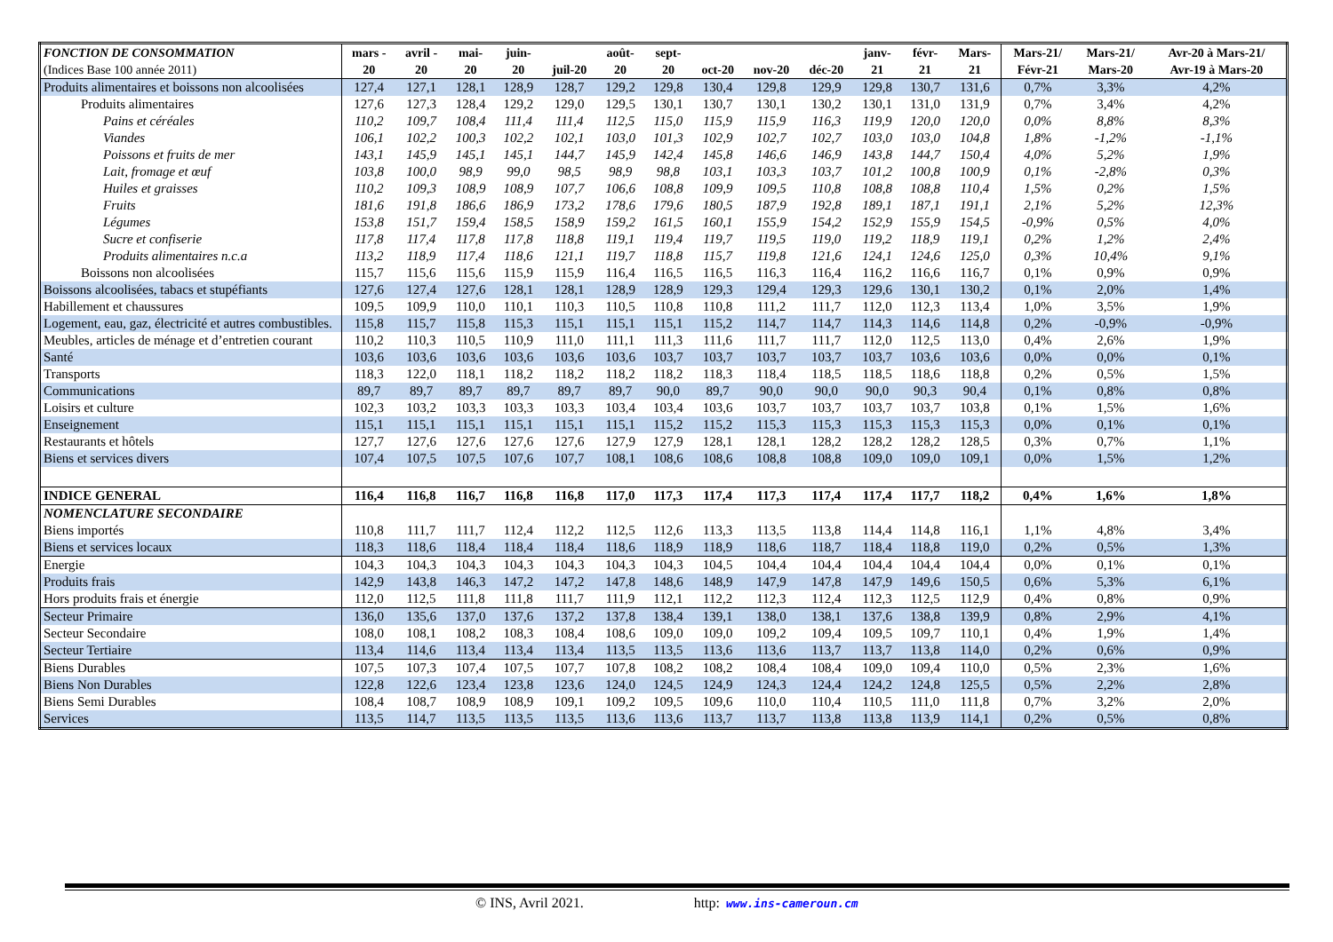| FONCTION DE CONSOMMATION (Indices Base 100 année 2011) | mars - 20 | avril - 20 | mai- 20 | juin- 20 | juil-20 | août- 20 | sept- 20 | oct-20 | nov-20 | déc-20 | janv- 21 | févr- 21 | Mars- 21 | Mars-21/ Févr-21 | Mars-21/ Mars-20 | Avr-20 à Mars-21/ Avr-19 à Mars-20 |
| --- | --- | --- | --- | --- | --- | --- | --- | --- | --- | --- | --- | --- | --- | --- | --- | --- |
| Produits alimentaires et boissons non alcoolisées | 127,4 | 127,1 | 128,1 | 128,9 | 128,7 | 129,2 | 129,8 | 130,4 | 129,8 | 129,9 | 129,8 | 130,7 | 131,6 | 0,7% | 3,3% | 4,2% |
| Produits alimentaires | 127,6 | 127,3 | 128,4 | 129,2 | 129,0 | 129,5 | 130,1 | 130,7 | 130,1 | 130,2 | 130,1 | 131,0 | 131,9 | 0,7% | 3,4% | 4,2% |
| Pains et céréales | 110,2 | 109,7 | 108,4 | 111,4 | 111,4 | 112,5 | 115,0 | 115,9 | 115,9 | 116,3 | 119,9 | 120,0 | 120,0 | 0,0% | 8,8% | 8,3% |
| Viandes | 106,1 | 102,2 | 100,3 | 102,2 | 102,1 | 103,0 | 101,3 | 102,9 | 102,7 | 102,7 | 103,0 | 103,0 | 104,8 | 1,8% | -1,2% | -1,1% |
| Poissons et fruits de mer | 143,1 | 145,9 | 145,1 | 145,1 | 144,7 | 145,9 | 142,4 | 145,8 | 146,6 | 146,9 | 143,8 | 144,7 | 150,4 | 4,0% | 5,2% | 1,9% |
| Lait, fromage et œuf | 103,8 | 100,0 | 98,9 | 99,0 | 98,5 | 98,9 | 98,8 | 103,1 | 103,3 | 103,7 | 101,2 | 100,8 | 100,9 | 0,1% | -2,8% | 0,3% |
| Huiles et graisses | 110,2 | 109,3 | 108,9 | 108,9 | 107,7 | 106,6 | 108,8 | 109,9 | 109,5 | 110,8 | 108,8 | 108,8 | 110,4 | 1,5% | 0,2% | 1,5% |
| Fruits | 181,6 | 191,8 | 186,6 | 186,9 | 173,2 | 178,6 | 179,6 | 180,5 | 187,9 | 192,8 | 189,1 | 187,1 | 191,1 | 2,1% | 5,2% | 12,3% |
| Légumes | 153,8 | 151,7 | 159,4 | 158,5 | 158,9 | 159,2 | 161,5 | 160,1 | 155,9 | 154,2 | 152,9 | 155,9 | 154,5 | -0,9% | 0,5% | 4,0% |
| Sucre et confiserie | 117,8 | 117,4 | 117,8 | 117,8 | 118,8 | 119,1 | 119,4 | 119,7 | 119,5 | 119,0 | 119,2 | 118,9 | 119,1 | 0,2% | 1,2% | 2,4% |
| Produits alimentaires n.c.a | 113,2 | 118,9 | 117,4 | 118,6 | 121,1 | 119,7 | 118,8 | 115,7 | 119,8 | 121,6 | 124,1 | 124,6 | 125,0 | 0,3% | 10,4% | 9,1% |
| Boissons non alcoolisées | 115,7 | 115,6 | 115,6 | 115,9 | 115,9 | 116,4 | 116,5 | 116,5 | 116,3 | 116,4 | 116,2 | 116,6 | 116,7 | 0,1% | 0,9% | 0,9% |
| Boissons alcoolisées, tabacs et stupéfiants | 127,6 | 127,4 | 127,6 | 128,1 | 128,1 | 128,9 | 128,9 | 129,3 | 129,4 | 129,3 | 129,6 | 130,1 | 130,2 | 0,1% | 2,0% | 1,4% |
| Habillement et chaussures | 109,5 | 109,9 | 110,0 | 110,1 | 110,3 | 110,5 | 110,8 | 110,8 | 111,2 | 111,7 | 112,0 | 112,3 | 113,4 | 1,0% | 3,5% | 1,9% |
| Logement, eau, gaz, électricité et autres combustibles. | 115,8 | 115,7 | 115,8 | 115,3 | 115,1 | 115,1 | 115,1 | 115,2 | 114,7 | 114,7 | 114,3 | 114,6 | 114,8 | 0,2% | -0,9% | -0,9% |
| Meubles, articles de ménage et d’entretien courant | 110,2 | 110,3 | 110,5 | 110,9 | 111,0 | 111,1 | 111,3 | 111,6 | 111,7 | 111,7 | 112,0 | 112,5 | 113,0 | 0,4% | 2,6% | 1,9% |
| Santé | 103,6 | 103,6 | 103,6 | 103,6 | 103,6 | 103,6 | 103,7 | 103,7 | 103,7 | 103,7 | 103,7 | 103,6 | 103,6 | 0,0% | 0,0% | 0,1% |
| Transports | 118,3 | 122,0 | 118,1 | 118,2 | 118,2 | 118,2 | 118,2 | 118,3 | 118,4 | 118,5 | 118,5 | 118,6 | 118,8 | 0,2% | 0,5% | 1,5% |
| Communications | 89,7 | 89,7 | 89,7 | 89,7 | 89,7 | 89,7 | 90,0 | 89,7 | 90,0 | 90,0 | 90,0 | 90,3 | 90,4 | 0,1% | 0,8% | 0,8% |
| Loisirs et culture | 102,3 | 103,2 | 103,3 | 103,3 | 103,3 | 103,4 | 103,4 | 103,6 | 103,7 | 103,7 | 103,7 | 103,7 | 103,8 | 0,1% | 1,5% | 1,6% |
| Enseignement | 115,1 | 115,1 | 115,1 | 115,1 | 115,1 | 115,1 | 115,2 | 115,2 | 115,3 | 115,3 | 115,3 | 115,3 | 115,3 | 0,0% | 0,1% | 0,1% |
| Restaurants et hôtels | 127,7 | 127,6 | 127,6 | 127,6 | 127,6 | 127,9 | 127,9 | 128,1 | 128,1 | 128,2 | 128,2 | 128,2 | 128,5 | 0,3% | 0,7% | 1,1% |
| Biens et services divers | 107,4 | 107,5 | 107,5 | 107,6 | 107,7 | 108,1 | 108,6 | 108,6 | 108,8 | 108,8 | 109,0 | 109,0 | 109,1 | 0,0% | 1,5% | 1,2% |
| INDICE GENERAL | 116,4 | 116,8 | 116,7 | 116,8 | 116,8 | 117,0 | 117,3 | 117,4 | 117,3 | 117,4 | 117,4 | 117,7 | 118,2 | 0,4% | 1,6% | 1,8% |
| NOMENCLATURE SECONDAIRE Biens importés | 110,8 | 111,7 | 111,7 | 112,4 | 112,2 | 112,5 | 112,6 | 113,3 | 113,5 | 113,8 | 114,4 | 114,8 | 116,1 | 1,1% | 4,8% | 3,4% |
| Biens et services locaux | 118,3 | 118,6 | 118,4 | 118,4 | 118,4 | 118,6 | 118,9 | 118,9 | 118,6 | 118,7 | 118,4 | 118,8 | 119,0 | 0,2% | 0,5% | 1,3% |
| Energie | 104,3 | 104,3 | 104,3 | 104,3 | 104,3 | 104,3 | 104,3 | 104,5 | 104,4 | 104,4 | 104,4 | 104,4 | 104,4 | 0,0% | 0,1% | 0,1% |
| Produits frais | 142,9 | 143,8 | 146,3 | 147,2 | 147,2 | 147,8 | 148,6 | 148,9 | 147,9 | 147,8 | 147,9 | 149,6 | 150,5 | 0,6% | 5,3% | 6,1% |
| Hors produits frais et énergie | 112,0 | 112,5 | 111,8 | 111,8 | 111,7 | 111,9 | 112,1 | 112,2 | 112,3 | 112,4 | 112,3 | 112,5 | 112,9 | 0,4% | 0,8% | 0,9% |
| Secteur Primaire | 136,0 | 135,6 | 137,0 | 137,6 | 137,2 | 137,8 | 138,4 | 139,1 | 138,0 | 138,1 | 137,6 | 138,8 | 139,9 | 0,8% | 2,9% | 4,1% |
| Secteur Secondaire | 108,0 | 108,1 | 108,2 | 108,3 | 108,4 | 108,6 | 109,0 | 109,0 | 109,2 | 109,4 | 109,5 | 109,7 | 110,1 | 0,4% | 1,9% | 1,4% |
| Secteur Tertiaire | 113,4 | 114,6 | 113,4 | 113,4 | 113,4 | 113,5 | 113,5 | 113,6 | 113,6 | 113,7 | 113,7 | 113,8 | 114,0 | 0,2% | 0,6% | 0,9% |
| Biens Durables | 107,5 | 107,3 | 107,4 | 107,5 | 107,7 | 107,8 | 108,2 | 108,2 | 108,4 | 108,4 | 109,0 | 109,4 | 110,0 | 0,5% | 2,3% | 1,6% |
| Biens Non Durables | 122,8 | 122,6 | 123,4 | 123,8 | 123,6 | 124,0 | 124,5 | 124,9 | 124,3 | 124,4 | 124,2 | 124,8 | 125,5 | 0,5% | 2,2% | 2,8% |
| Biens Semi Durables | 108,4 | 108,7 | 108,9 | 108,9 | 109,1 | 109,2 | 109,5 | 109,6 | 110,0 | 110,4 | 110,5 | 111,0 | 111,8 | 0,7% | 3,2% | 2,0% |
| Services | 113,5 | 114,7 | 113,5 | 113,5 | 113,5 | 113,6 | 113,6 | 113,7 | 113,7 | 113,8 | 113,8 | 113,9 | 114,1 | 0,2% | 0,5% | 0,8% |
© INS, Avril 2021. http: www.ins-cameroun.cm